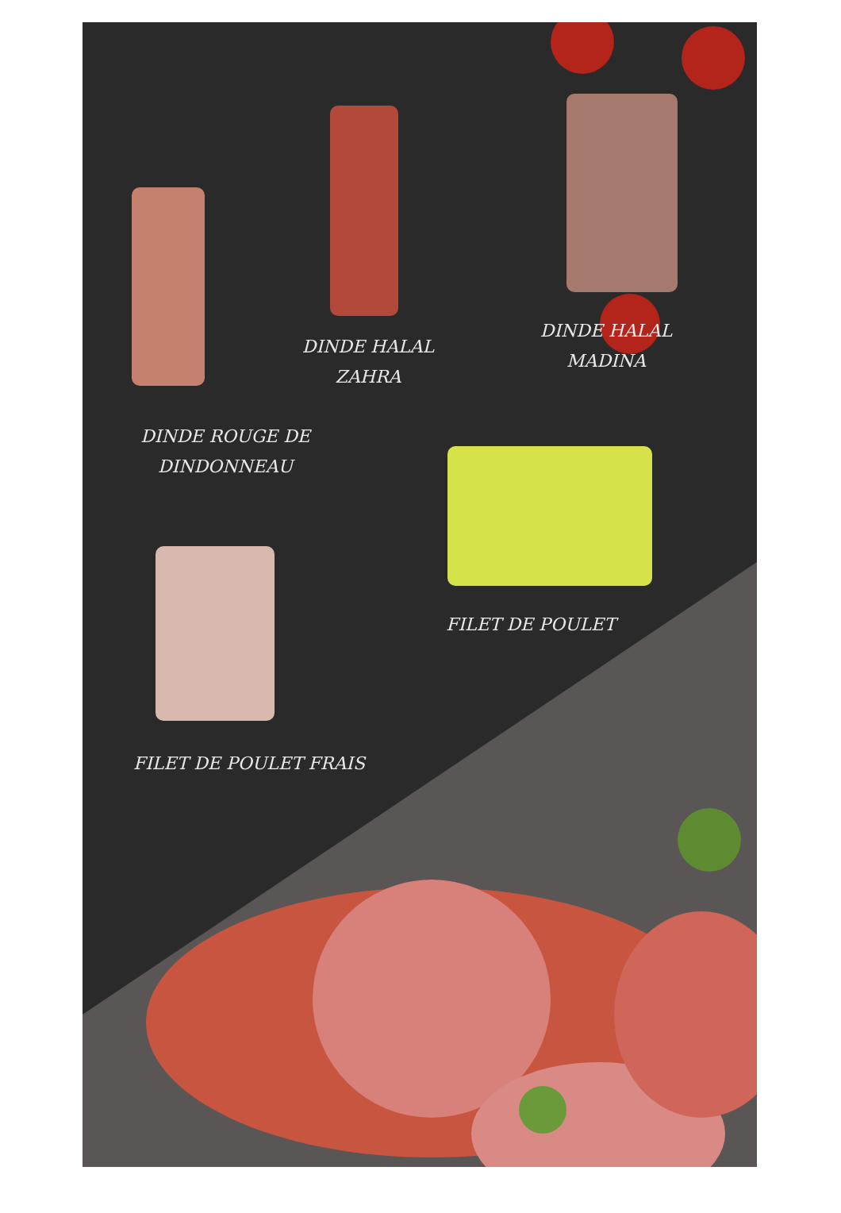DINDE HALAL
ZAHRA
DINDE HALAL
MADINA
DINDE ROUGE DE
DINDONNEAU
FILET DE POULET
FILET DE POULET FRAIS